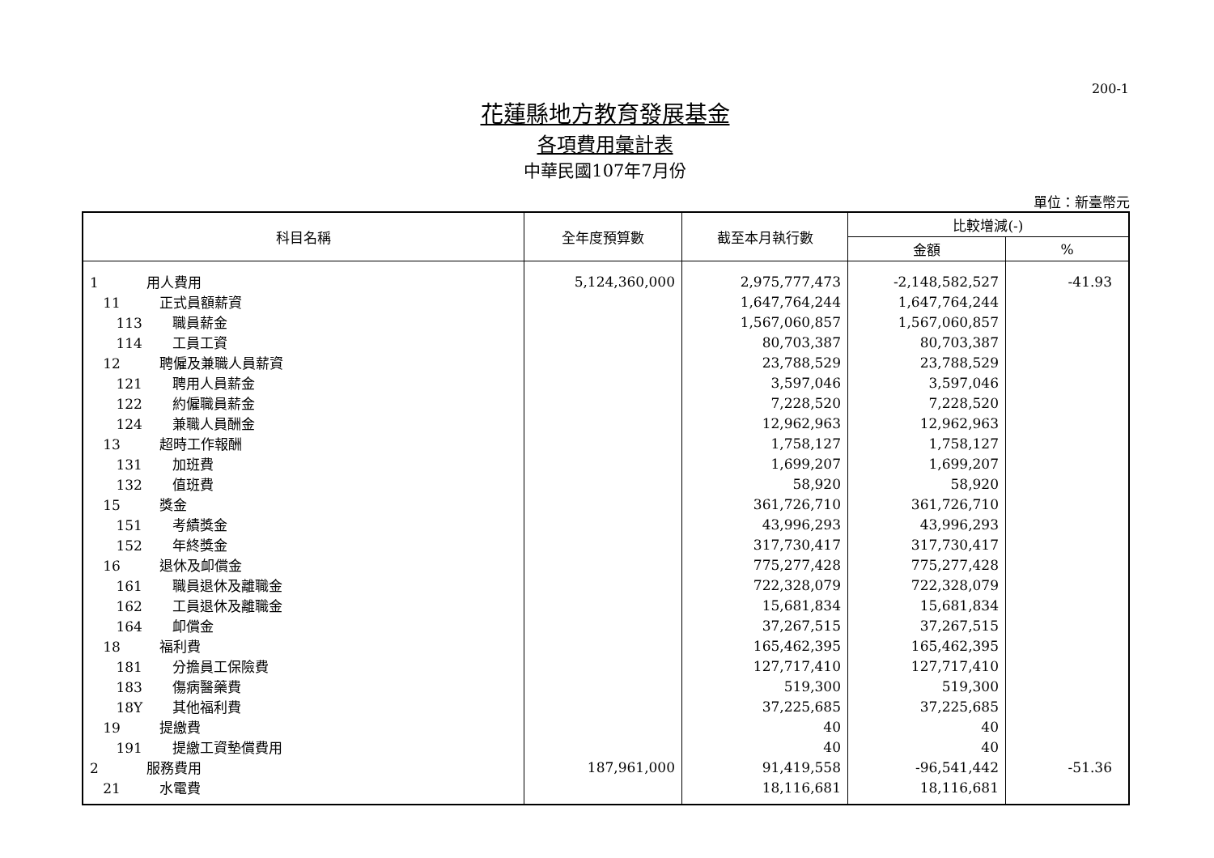200-1
花蓮縣地方教育發展基金
各項費用彙計表
中華民國107年7月份
單位：新臺幣元
| 科目名稱 | 全年度預算數 | 截至本月執行數 | 比較增減(-) | |
| --- | --- | --- | --- | --- |
| | | | 金額 | % |
| 1 用人費用 | 5,124,360,000 | 2,975,777,473 | -2,148,582,527 | -41.93 |
| 11 正式員額薪資 | | 1,647,764,244 | 1,647,764,244 | |
| 113 職員薪金 | | 1,567,060,857 | 1,567,060,857 | |
| 114 工員工資 | | 80,703,387 | 80,703,387 | |
| 12 聘僱及兼職人員薪資 | | 23,788,529 | 23,788,529 | |
| 121 聘用人員薪金 | | 3,597,046 | 3,597,046 | |
| 122 約僱職員薪金 | | 7,228,520 | 7,228,520 | |
| 124 兼職人員酬金 | | 12,962,963 | 12,962,963 | |
| 13 超時工作報酬 | | 1,758,127 | 1,758,127 | |
| 131 加班費 | | 1,699,207 | 1,699,207 | |
| 132 值班費 | | 58,920 | 58,920 | |
| 15 獎金 | | 361,726,710 | 361,726,710 | |
| 151 考績獎金 | | 43,996,293 | 43,996,293 | |
| 152 年終獎金 | | 317,730,417 | 317,730,417 | |
| 16 退休及卹償金 | | 775,277,428 | 775,277,428 | |
| 161 職員退休及離職金 | | 722,328,079 | 722,328,079 | |
| 162 工員退休及離職金 | | 15,681,834 | 15,681,834 | |
| 164 卹償金 | | 37,267,515 | 37,267,515 | |
| 18 福利費 | | 165,462,395 | 165,462,395 | |
| 181 分擔員工保險費 | | 127,717,410 | 127,717,410 | |
| 183 傷病醫藥費 | | 519,300 | 519,300 | |
| 18Y 其他福利費 | | 37,225,685 | 37,225,685 | |
| 19 提繳費 | | 40 | 40 | |
| 191 提繳工資墊償費用 | | 40 | 40 | |
| 2 服務費用 | 187,961,000 | 91,419,558 | -96,541,442 | -51.36 |
| 21 水電費 | | 18,116,681 | 18,116,681 | |